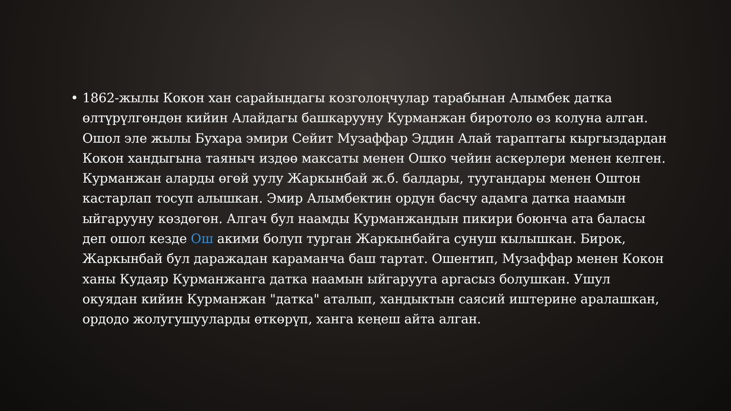• 1862-жылы Кокон хан сарайындагы козголоңчулар тарабынан Алымбек датка өлтүрүлгөндөн кийин Алайдагы башкарууну Курманжан биротоло өз колуна алган. Ошол эле жылы Бухара эмири Сейит Музаффар Эддин Алай тараптагы кыргыздардан Кокон хандыгына таяныч издөө максаты менен Ошко чейин аскерлери менен келген. Курманжан аларды өгөй уулу Жаркынбай ж.б. балдары, туугандары менен Оштон кастарлап тосуп алышкан. Эмир Алымбектин ордун басчу адамга датка наамын ыйгарууну көздөгөн. Алгач бул наамды Курманжандын пикири боюнча ата баласы деп ошол кезде Ош акими болуп турган Жаркынбайга сунуш кылышкан. Бирок, Жаркынбай бул даражадан караманча баш тартат. Ошентип, Музаффар менен Кокон ханы Кудаяр Курманжанга датка наамын ыйгарууга аргасыз болушкан. Ушул окуядан кийин Курманжан "датка" аталып, хандыктын саясий иштерине аралашкан, ордодо жолугушууларды өткөрүп, ханга кеңеш айта алган.